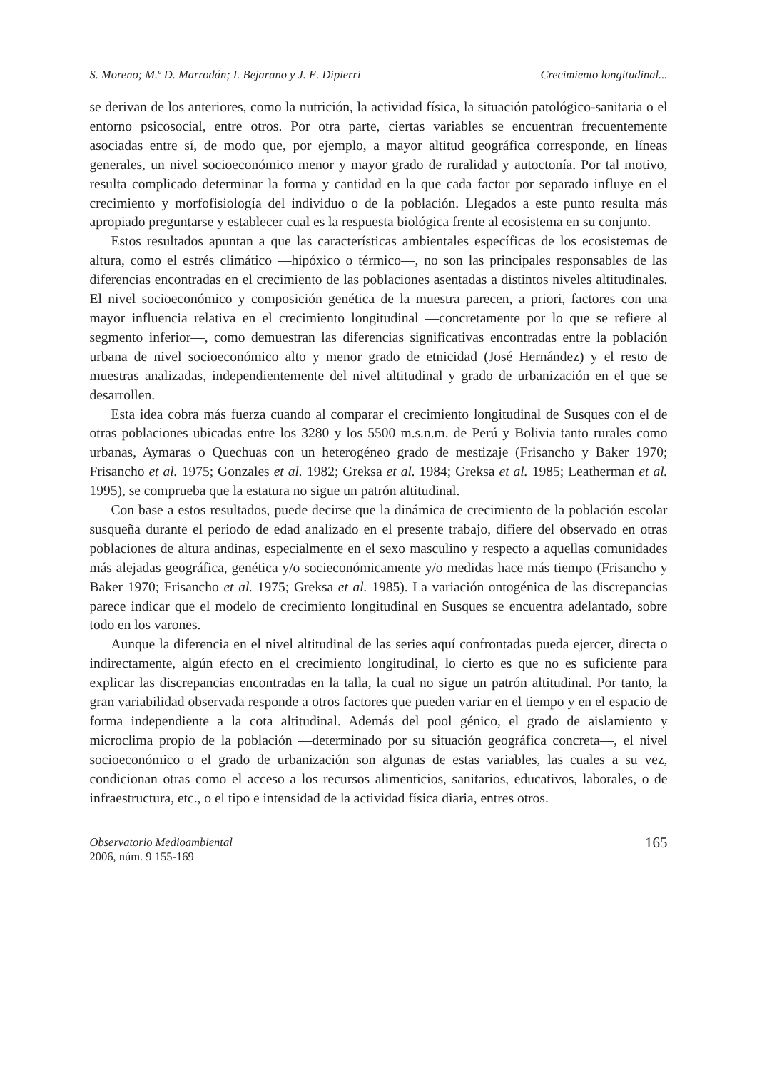S. Moreno; M.ª D. Marrodán; I. Bejarano y J. E. Dipierri Crecimiento longitudinal...
se derivan de los anteriores, como la nutrición, la actividad física, la situación patológico-sanitaria o el entorno psicosocial, entre otros. Por otra parte, ciertas variables se encuentran frecuentemente asociadas entre sí, de modo que, por ejemplo, a mayor altitud geográfica corresponde, en líneas generales, un nivel socioeconómico menor y mayor grado de ruralidad y autoctonía. Por tal motivo, resulta complicado determinar la forma y cantidad en la que cada factor por separado influye en el crecimiento y morfofisiología del individuo o de la población. Llegados a este punto resulta más apropiado preguntarse y establecer cual es la respuesta biológica frente al ecosistema en su conjunto.
Estos resultados apuntan a que las características ambientales específicas de los ecosistemas de altura, como el estrés climático —hipóxico o térmico—, no son las principales responsables de las diferencias encontradas en el crecimiento de las poblaciones asentadas a distintos niveles altitudinales. El nivel socioeconómico y composición genética de la muestra parecen, a priori, factores con una mayor influencia relativa en el crecimiento longitudinal —concretamente por lo que se refiere al segmento inferior—, como demuestran las diferencias significativas encontradas entre la población urbana de nivel socioeconómico alto y menor grado de etnicidad (José Hernández) y el resto de muestras analizadas, independientemente del nivel altitudinal y grado de urbanización en el que se desarrollen.
Esta idea cobra más fuerza cuando al comparar el crecimiento longitudinal de Susques con el de otras poblaciones ubicadas entre los 3280 y los 5500 m.s.n.m. de Perú y Bolivia tanto rurales como urbanas, Aymaras o Quechuas con un heterogéneo grado de mestizaje (Frisancho y Baker 1970; Frisancho et al. 1975; Gonzales et al. 1982; Greksa et al. 1984; Greksa et al. 1985; Leatherman et al. 1995), se comprueba que la estatura no sigue un patrón altitudinal.
Con base a estos resultados, puede decirse que la dinámica de crecimiento de la población escolar susqueña durante el periodo de edad analizado en el presente trabajo, difiere del observado en otras poblaciones de altura andinas, especialmente en el sexo masculino y respecto a aquellas comunidades más alejadas geográfica, genética y/o socieconómicamente y/o medidas hace más tiempo (Frisancho y Baker 1970; Frisancho et al. 1975; Greksa et al. 1985). La variación ontogénica de las discrepancias parece indicar que el modelo de crecimiento longitudinal en Susques se encuentra adelantado, sobre todo en los varones.
Aunque la diferencia en el nivel altitudinal de las series aquí confrontadas pueda ejercer, directa o indirectamente, algún efecto en el crecimiento longitudinal, lo cierto es que no es suficiente para explicar las discrepancias encontradas en la talla, la cual no sigue un patrón altitudinal. Por tanto, la gran variabilidad observada responde a otros factores que pueden variar en el tiempo y en el espacio de forma independiente a la cota altitudinal. Además del pool génico, el grado de aislamiento y microclima propio de la población —determinado por su situación geográfica concreta—, el nivel socioeconómico o el grado de urbanización son algunas de estas variables, las cuales a su vez, condicionan otras como el acceso a los recursos alimenticios, sanitarios, educativos, laborales, o de infraestructura, etc., o el tipo e intensidad de la actividad física diaria, entres otros.
Observatorio Medioambiental
2006, núm. 9 155-169
165